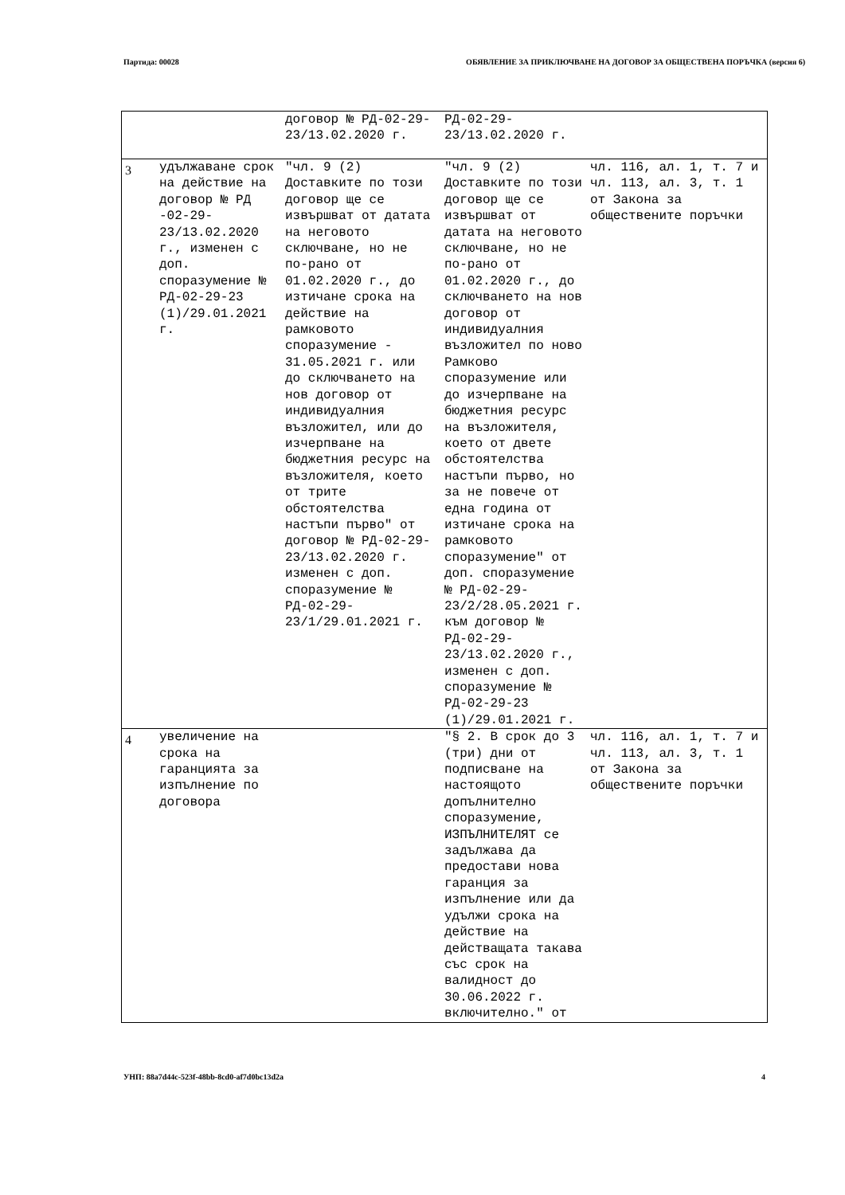Партида: 00028 ОБЯВЛЕНИЕ ЗА ПРИКЛЮЧВАНЕ НА ДОГОВОР ЗА ОБЩЕСТВЕНА ПОРЪЧКА (версия 6)
| | | договор № РД-02-29-23/13.02.2020 г. | РД-02-29-23/13.02.2020 г. | |
| 3 | удължаване срок на действие на договор № РД -02-29-23/13.02.2020 г., изменен с доп. споразумение № РД-02-29-23 (1)/29.01.2021 г. | "чл. 9 (2) Доставките по този договор ще се извършват от датата на неговото сключване, но не по-рано от 01.02.2020 г., до изтичане срока на действие на рамковото споразумение - 31.05.2021 г. или до сключването на нов договор от индивидуалния възложител, или до изчерпване на бюджетния ресурс на възложителя, което от трите обстоятелства настъпи първо" от договор № РД-02-29-23/13.02.2020 г. изменен с доп. споразумение № РД-02-29-23/1/29.01.2021 г. | "чл. 9 (2) Доставките по този договор ще се извършват от датата на неговото сключване, но не по-рано от 01.02.2020 г., до сключването на нов договор от индивидуалния възложител по ново Рамково споразумение или до изчерпване на бюджетния ресурс на възложителя, което от двете обстоятелства настъпи първо, но за не повече от една година от изтичане срока на рамковото споразумение" от доп. споразумение № РД-02-29-23/2/28.05.2021 г. към договор № РД-02-29-23/13.02.2020 г., изменен с доп. споразумение № РД-02-29-23 (1)/29.01.2021 г. | чл. 116, ал. 1, т. 7 и чл. 113, ал. 3, т. 1 от Закона за обществените поръчки |
| 4 | увеличение на срока на гаранцията за изпълнение по договора | | "§ 2. В срок до 3 (три) дни от подписване на настоящото допълнително споразумение, ИЗПЪЛНИТЕЛЯТ се задължава да предостави нова гаранция за изпълнение или да удължи срока на действие на действащата такава със срок на валидност до 30.06.2022 г. включително." от | чл. 116, ал. 1, т. 7 и чл. 113, ал. 3, т. 1 от Закона за обществените поръчки |
УНП: 88a7d44c-523f-48bb-8cd0-af7d0bc13d2a 4